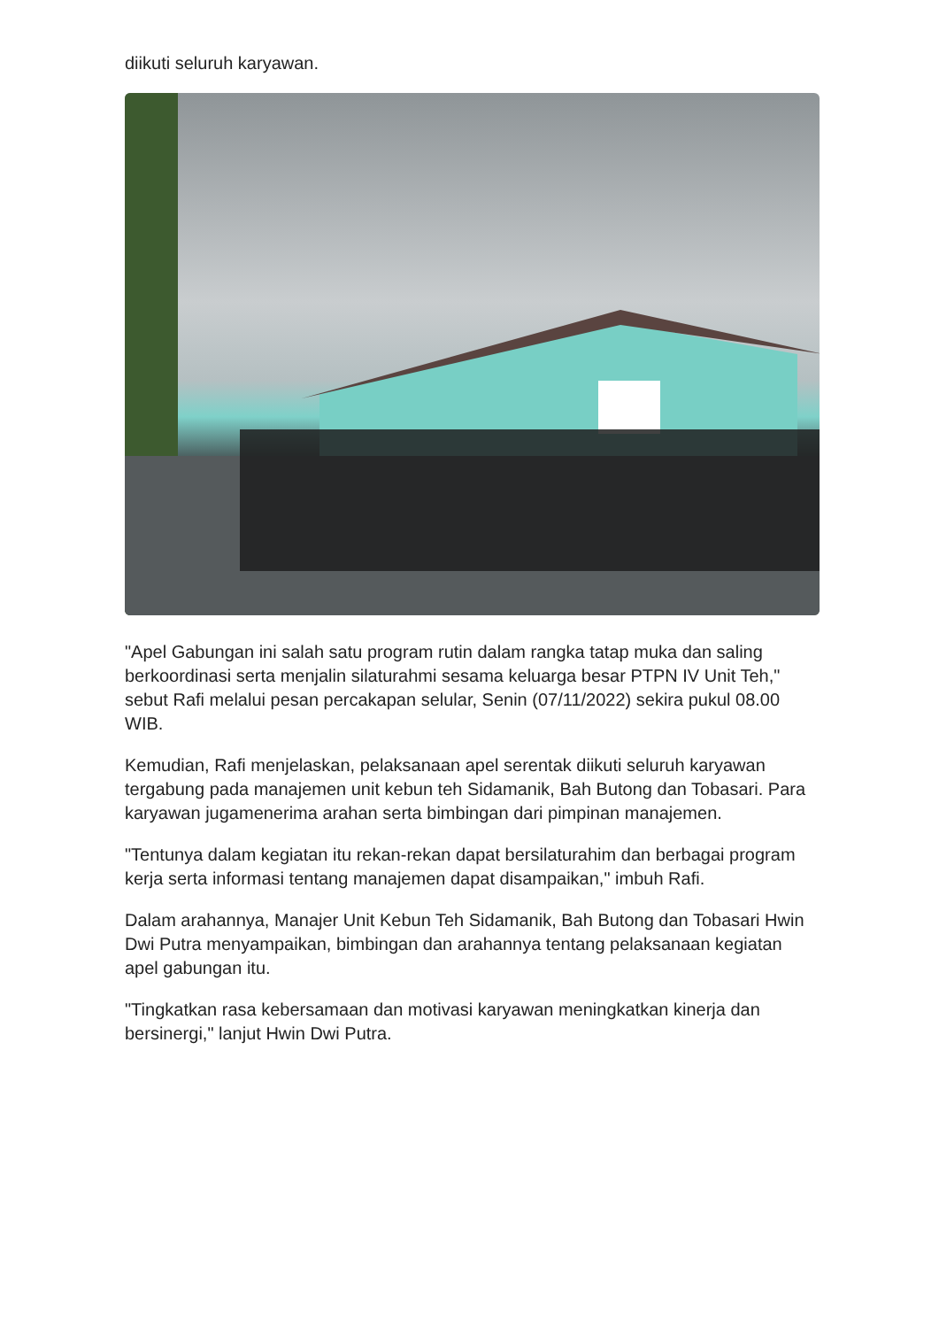diikuti seluruh karyawan.
"Apel Gabungan ini salah satu program rutin dalam rangka tatap muka dan saling berkoordinasi serta menjalin silaturahmi sesama keluarga besar PTPN IV Unit Teh," sebut Rafi melalui pesan percakapan selular, Senin (07/11/2022) sekira pukul 08.00 WIB.
Kemudian, Rafi menjelaskan, pelaksanaan apel serentak diikuti seluruh karyawan tergabung pada manajemen unit kebun teh Sidamanik, Bah Butong dan Tobasari. Para karyawan jugamenerima arahan serta bimbingan dari pimpinan manajemen.
"Tentunya dalam kegiatan itu rekan-rekan dapat bersilaturahim dan berbagai program kerja serta informasi tentang manajemen dapat disampaikan," imbuh Rafi.
Dalam arahannya, Manajer Unit Kebun Teh Sidamanik, Bah Butong dan Tobasari Hwin Dwi Putra menyampaikan, bimbingan dan arahannya tentang pelaksanaan kegiatan apel gabungan itu.
"Tingkatkan rasa kebersamaan dan motivasi karyawan meningkatkan kinerja dan bersinergi," lanjut Hwin Dwi Putra.